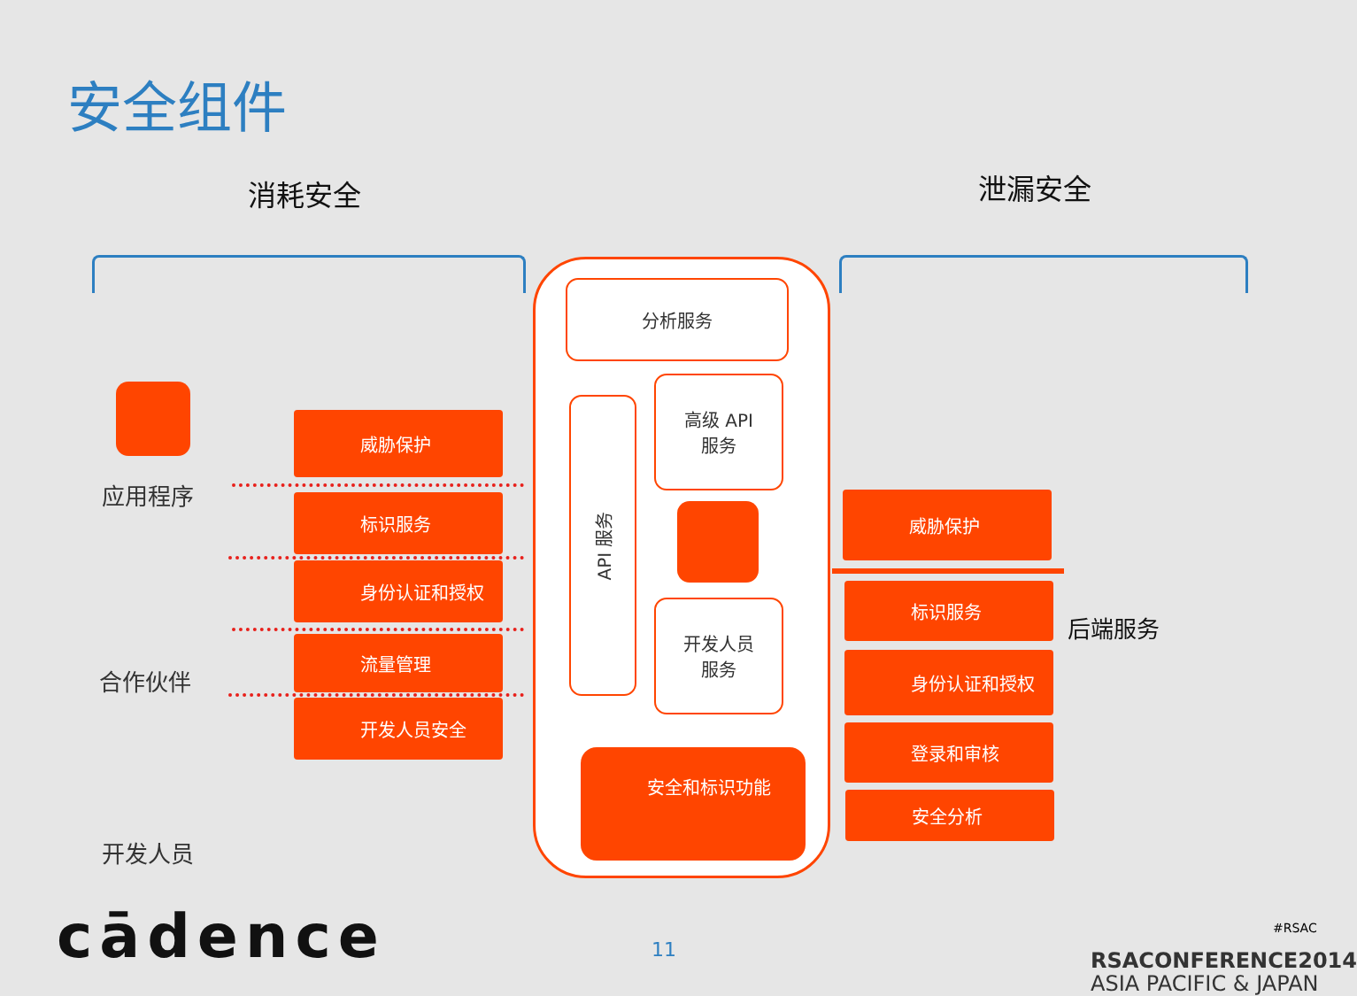安全组件
消耗安全 泄漏安全
应用程序
合作伙伴
开发人员
威胁保护
标识服务
身份认证和授权
流量管理
开发人员安全
分析服务
API 服务
高级 API
服务
开发人员
服务
安全和标识功能
威胁保护
标识服务
身份认证和授权
登录和审核
安全分析
后端服务
cādence 11
#RSAC
RSACONFERENCE2014
ASIA PACIFIC & JAPAN